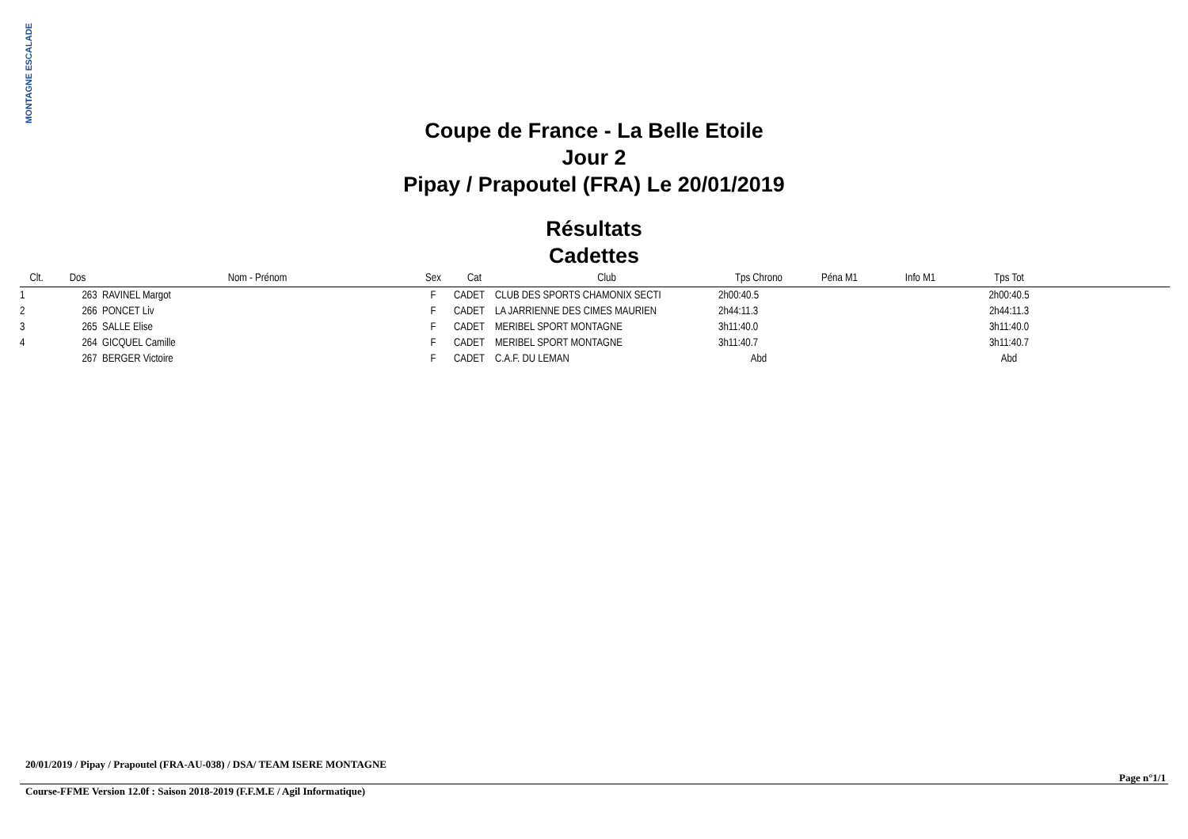MONTAGNE ESCALADE
Coupe de France - La Belle Etoile
Jour 2
Pipay / Prapoutel (FRA) Le 20/01/2019
Résultats
Cadettes
| Clt. | Dos | Nom - Prénom | Sex | Cat | Club | Tps Chrono | Péna M1 | Info M1 | Tps Tot | |
| --- | --- | --- | --- | --- | --- | --- | --- | --- | --- | --- |
| 1 | 263 | RAVINEL Margot | F | CADET | CLUB DES SPORTS CHAMONIX SECTI | 2h00:40.5 | | | 2h00:40.5 | |
| 2 | 266 | PONCET Liv | F | CADET | LA JARRIENNE DES CIMES MAURIEN | 2h44:11.3 | | | 2h44:11.3 | |
| 3 | 265 | SALLE Elise | F | CADET | MERIBEL SPORT MONTAGNE | 3h11:40.0 | | | 3h11:40.0 | |
| 4 | 264 | GICQUEL Camille | F | CADET | MERIBEL SPORT MONTAGNE | 3h11:40.7 | | | 3h11:40.7 | |
| | 267 | BERGER Victoire | F | CADET | C.A.F. DU LEMAN | Abd | | | Abd | |
20/01/2019 / Pipay / Prapoutel (FRA-AU-038) / DSA/ TEAM ISERE MONTAGNE
Page n°1/1
Course-FFME Version 12.0f : Saison 2018-2019 (F.F.M.E / Agil Informatique)